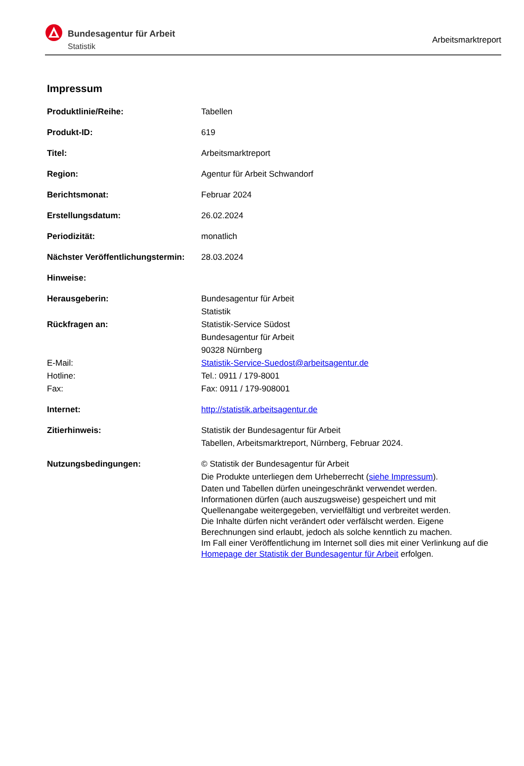Bundesagentur für Arbeit
Statistik
Arbeitsmarktreport
Impressum
| Produktlinie/Reihe: | Tabellen |
| Produkt-ID: | 619 |
| Titel: | Arbeitsmarktreport |
| Region: | Agentur für Arbeit Schwandorf |
| Berichtsmonat: | Februar 2024 |
| Erstellungsdatum: | 26.02.2024 |
| Periodizität: | monatlich |
| Nächster Veröffentlichungstermin: | 28.03.2024 |
| Hinweise: | |
| Herausgeberin: | Bundesagentur für Arbeit Statistik |
| Rückfragen an: | Statistik-Service Südost Bundesagentur für Arbeit 90328 Nürnberg |
| E-Mail: | Statistik-Service-Suedost@arbeitsagentur.de |
| Hotline: | Tel.: 0911 / 179-8001 |
| Fax: | Fax: 0911 / 179-908001 |
| Internet: | http://statistik.arbeitsagentur.de |
| Zitierhinweis: | Statistik der Bundesagentur für Arbeit Tabellen, Arbeitsmarktreport, Nürnberg, Februar 2024. |
| Nutzungsbedingungen: | © Statistik der Bundesagentur für Arbeit Die Produkte unterliegen dem Urheberrecht ( siehe Impressum ). Daten und Tabellen dürfen uneingeschränkt verwendet werden. Informationen dürfen (auch auszugsweise) gespeichert und mit Quellenangabe weitergegeben, vervielfältigt und verbreitet werden. Die Inhalte dürfen nicht verändert oder verfälscht werden. Eigene Berechnungen sind erlaubt, jedoch als solche kenntlich zu machen. Im Fall einer Veröffentlichung im Internet soll dies mit einer Verlinkung auf die Homepage der Statistik der Bundesagentur für Arbeit erfolgen. |